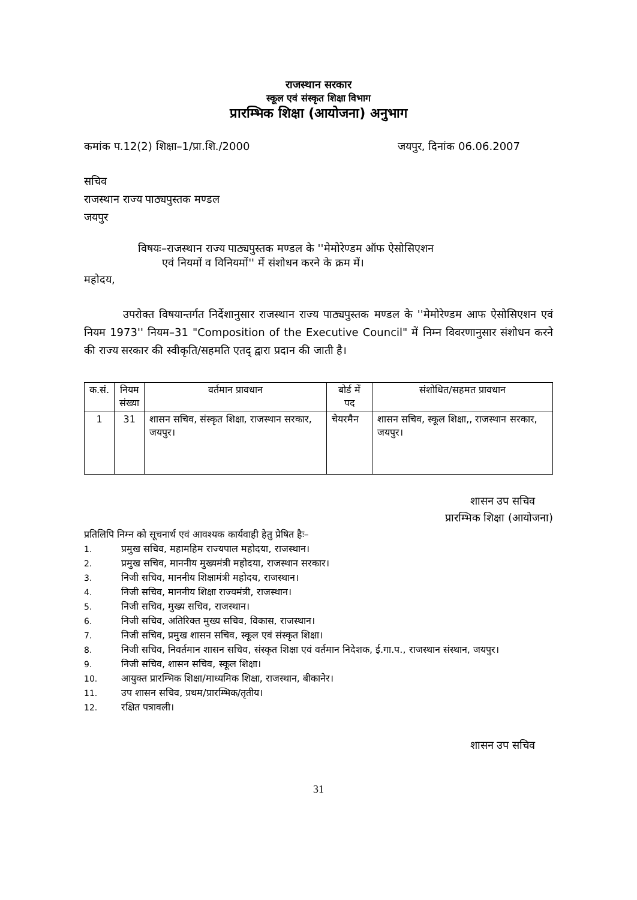राजस्थान सरकार
स्कूल एवं संस्कृत शिक्षा विभाग
प्रारम्भिक शिक्षा (आयोजना) अनुभाग
कमांक प.12(2) शिक्षा–1/प्रा.शि./2000 जयपुर, दिनांक 06.06.2007
सचिव
राजस्थान राज्य पाठ्यपुस्तक मण्डल
जयपुर
विषयः–राजस्थान राज्य पाठ्यपुस्तक मण्डल के ''मेमोरेण्डम ऑफ ऐसोसिएशन
एवं नियमों व विनियमों'' में संशोधन करने के क्रम में।
महोदय,
उपरोक्त विषयान्तर्गत निर्देशानुसार राजस्थान राज्य पाठ्यपुस्तक मण्डल के ''मेमोरेण्डम आफ ऐसोसिएशन एवं नियम 1973'' नियम–31 "Composition of the Executive Council" में निम्न विवरणानुसार संशोधन करने की राज्य सरकार की स्वीकृति/सहमति एतद् द्वारा प्रदान की जाती है।
| क.सं. | नियम संख्या | वर्तमान प्रावधान | बोर्ड में पद | संशोधित/सहमत प्रावधान |
| --- | --- | --- | --- | --- |
| 1 | 31 | शासन सचिव, संस्कृत शिक्षा, राजस्थान सरकार, जयपुर। | चेयरमैन | शासन सचिव, स्कूल शिक्षा,, राजस्थान सरकार, जयपुर। |
शासन उप सचिव
प्रारम्भिक शिक्षा (आयोजना)
प्रतिलिपि निम्न को सूचनार्थ एवं आवश्यक कार्यवाही हेतु प्रेषित हैः–
1. प्रमुख सचिव, महामहिम राज्यपाल महोदया, राजस्थान।
2. प्रमुख सचिव, माननीय मुख्यमंत्री महोदया, राजस्थान सरकार।
3. निजी सचिव, माननीय शिक्षामंत्री महोदय, राजस्थान।
4. निजी सचिव, माननीय शिक्षा राज्यमंत्री, राजस्थान।
5. निजी सचिव, मुख्य सचिव, राजस्थान।
6. निजी सचिव, अतिरिक्त मुख्य सचिव, विकास, राजस्थान।
7. निजी सचिव, प्रमुख शासन सचिव, स्कूल एवं संस्कृत शिक्षा।
8. निजी सचिव, निवर्तमान शासन सचिव, संस्कृत शिक्षा एवं वर्तमान निदेशक, ई.गा.प., राजस्थान संस्थान, जयपुर।
9. निजी सचिव, शासन सचिव, स्कूल शिक्षा।
10. आयुक्त प्रारम्भिक शिक्षा/माध्यमिक शिक्षा, राजस्थान, बीकानेर।
11. उप शासन सचिव, प्रथम/प्रारम्भिक/तृतीय।
12. रक्षित पत्रावली।
शासन उप सचिव
31